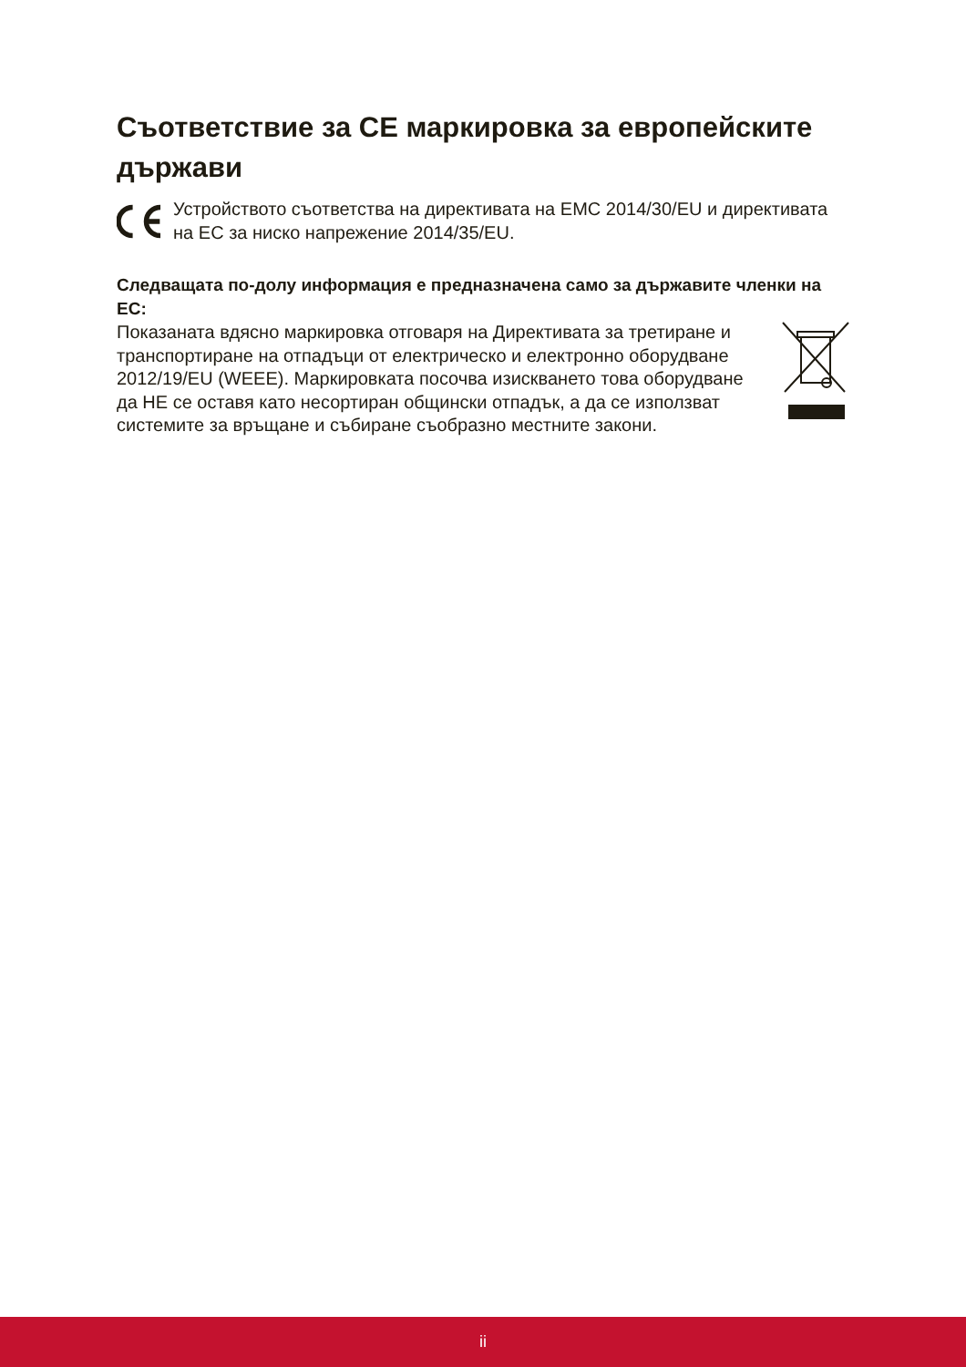Съответствие за CE маркировка за европейските държави
Устройството съответства на директивата на EMC 2014/30/EU и директивата на ЕС за ниско напрежение 2014/35/EU.
Следващата по-долу информация е предназначена само за държавите членки на ЕС:
Показаната вдясно маркировка отговаря на Директивата за третиране и транспортиране на отпадъци от електрическо и електронно оборудване 2012/19/EU (WEEE). Маркировката посочва изискването това оборудване да НЕ се оставя като несортиран общински отпадък, а да се използват системите за връщане и събиране съобразно местните закони.
ii